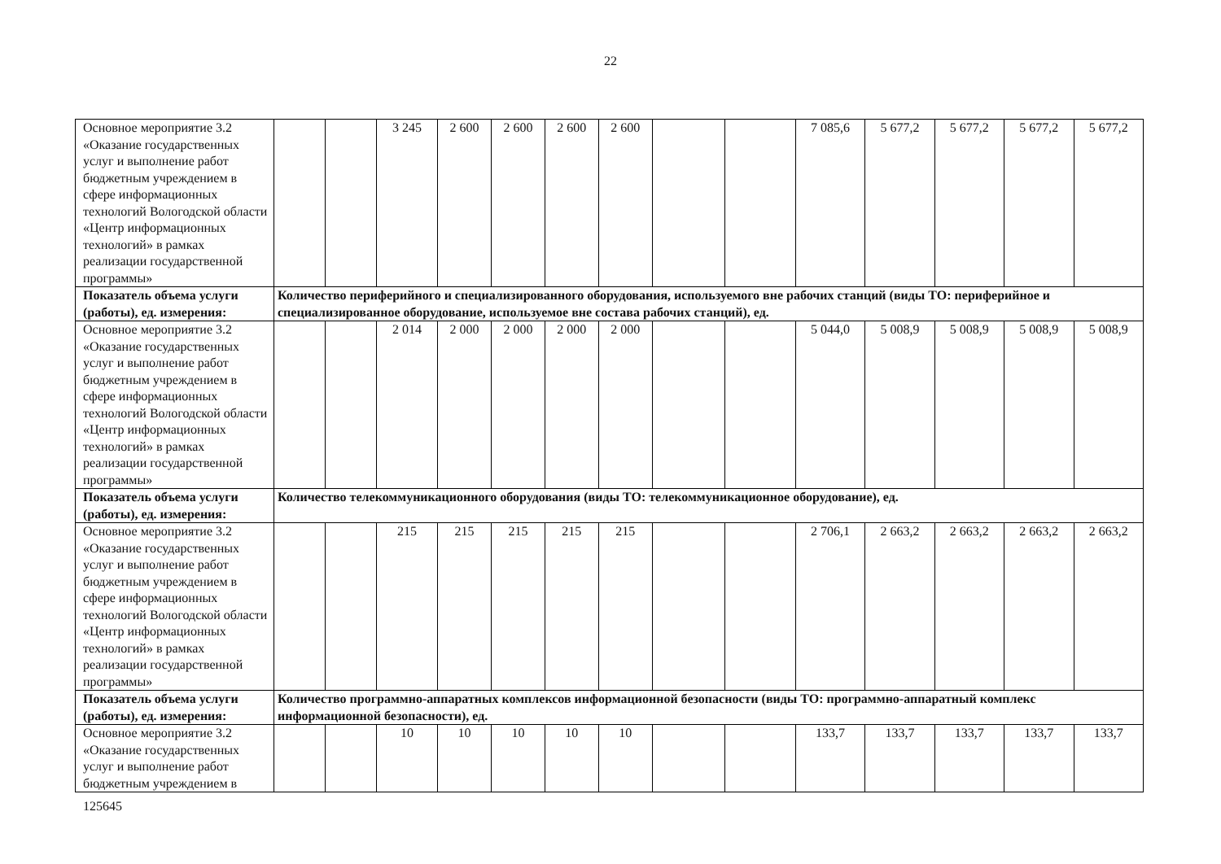22
| Основное мероприятие 3.2 «Оказание государственных услуг и выполнение работ бюджетным учреждением в сфере информационных технологий Вологодской области «Центр информационных технологий» в рамках реализации государственной программы» | | | 3 245 | 2 600 | 2 600 | 2 600 | 2 600 | | | 7 085,6 | 5 677,2 | 5 677,2 | 5 677,2 | 5 677,2 |
| Показатель объема услуги (работы), ед. измерения: | Количество периферийного и специализированного оборудования, используемого вне рабочих станций (виды ТО: периферийное и специализированное оборудование, используемое вне состава рабочих станций), ед. | | | | | | | | | | | | | |
| Основное мероприятие 3.2 «Оказание государственных услуг и выполнение работ бюджетным учреждением в сфере информационных технологий Вологодской области «Центр информационных технологий» в рамках реализации государственной программы» | | | 2 014 | 2 000 | 2 000 | 2 000 | 2 000 | | | 5 044,0 | 5 008,9 | 5 008,9 | 5 008,9 | 5 008,9 |
| Показатель объема услуги (работы), ед. измерения: | Количество телекоммуникационного оборудования (виды ТО: телекоммуникационное оборудование), ед. | | | | | | | | | | | | | |
| Основное мероприятие 3.2 «Оказание государственных услуг и выполнение работ бюджетным учреждением в сфере информационных технологий Вологодской области «Центр информационных технологий» в рамках реализации государственной программы» | | | 215 | 215 | 215 | 215 | 215 | | | 2 706,1 | 2 663,2 | 2 663,2 | 2 663,2 | 2 663,2 |
| Показатель объема услуги (работы), ед. измерения: | Количество программно-аппаратных комплексов информационной безопасности (виды ТО: программно-аппаратный комплекс информационной безопасности), ед. | | | | | | | | | | | | | |
| Основное мероприятие 3.2 «Оказание государственных услуг и выполнение работ бюджетным учреждением в | | | 10 | 10 | 10 | 10 | 10 | | | 133,7 | 133,7 | 133,7 | 133,7 | 133,7 |
125645